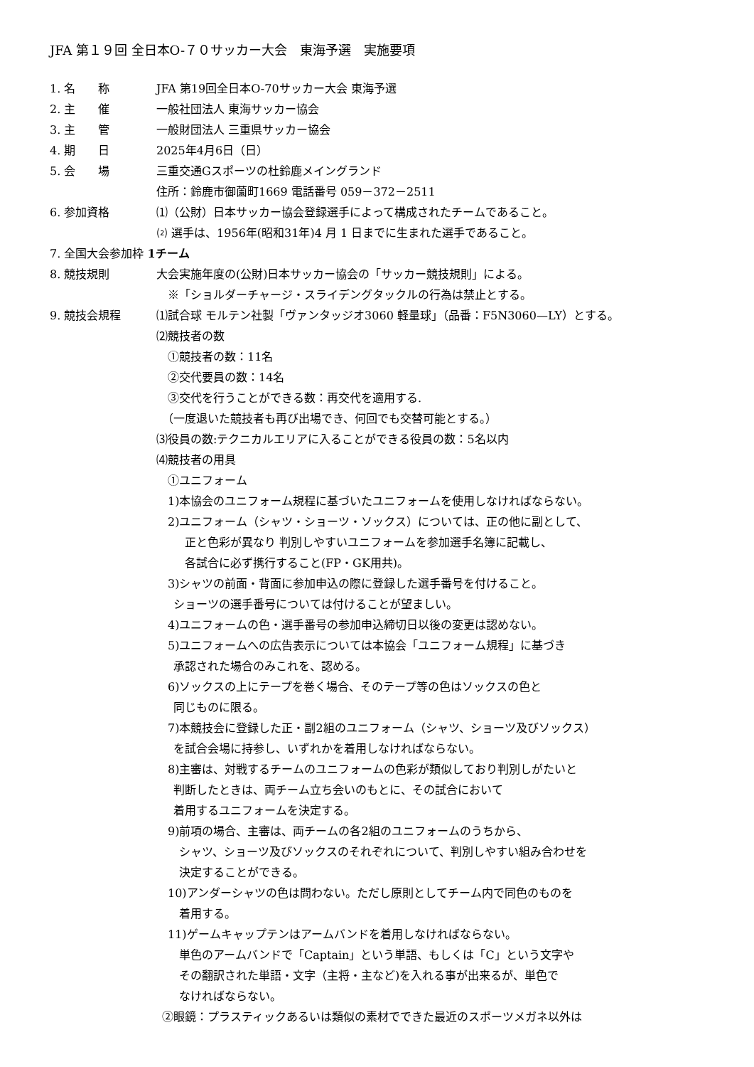JFA 第１９回 全日本O-７０サッカー大会　東海予選　実施要項
1. 名　　称 JFA 第19回全日本O-70サッカー大会 東海予選
2. 主　　催 一般社団法人 東海サッカー協会
3. 主　　管 一般財団法人 三重県サッカー協会
4. 期　　日 2025年4月6日（日）
5. 会　　場 三重交通Gスポーツの杜鈴鹿メイングランド
住所：鈴鹿市御薗町1669 電話番号 059－372－2511
6. 参加資格 ⑴（公財）日本サッカー協会登録選手によって構成されたチームであること。
⑵ 選手は、1956年(昭和31年)4 月 1 日までに生まれた選手であること。
7. 全国大会参加枠 1チーム
8. 競技規則 大会実施年度の(公財)日本サッカー協会の「サッカー競技規則」による。
 ※「ショルダーチャージ・スライデングタックルの行為は禁止とする。
9. 競技会規程
⑴試合球 モルテン社製「ヴァンタッジオ3060 軽量球」（品番：F5N3060—LY）とする。
⑵競技者の数
 ①競技者の数：11名
 ②交代要員の数：14名
 ③交代を行うことができる数：再交代を適用する.
 （一度退いた競技者も再び出場でき、何回でも交替可能とする。）
⑶役員の数:テクニカルエリアに入ることができる役員の数：5名以内
⑷競技者の用具
 ①ユニフォーム
 1)本協会のユニフォーム規程に基づいたユニフォームを使用しなければならない。
 2)ユニフォーム（シャツ・ショーツ・ソックス）については、正の他に副として、
   正と色彩が異なり 判別しやすいユニフォームを参加選手名簿に記載し、
   各試合に必ず携行すること(FP・GK用共)。
 3)シャツの前面・背面に参加申込の際に登録した選手番号を付けること。
  ショーツの選手番号については付けることが望ましい。
 4)ユニフォームの色・選手番号の参加申込締切日以後の変更は認めない。
 5)ユニフォームへの広告表示については本協会「ユニフォーム規程」に基づき
  承認された場合のみこれを、認める。
 6)ソックスの上にテープを巻く場合、そのテープ等の色はソックスの色と
  同じものに限る。
 7)本競技会に登録した正・副2組のユニフォーム（シャツ、ショーツ及びソックス）
  を試合会場に持参し、いずれかを着用しなければならない。
 8)主審は、対戦するチームのユニフォームの色彩が類似しており判別しがたいと
  判断したときは、両チーム立ち会いのもとに、その試合において
  着用するユニフォームを決定する。
 9)前項の場合、主審は、両チームの各2組のユニフォームのうちから、
  シャツ、ショーツ及びソックスのそれぞれについて、判別しやすい組み合わせを
  決定することができる。
 10)アンダーシャツの色は問わない。ただし原則としてチーム内で同色のものを
  着用する。
 11)ゲームキャップテンはアームバンドを着用しなければならない。
  単色のアームバンドで「Captain」という単語、もしくは「C」という文字や
  その翻訳された単語・文字（主将・主など)を入れる事が出来るが、単色で
  なければならない。
 ②眼鏡：プラスティックあるいは類似の素材でできた最近のスポーツメガネ以外は